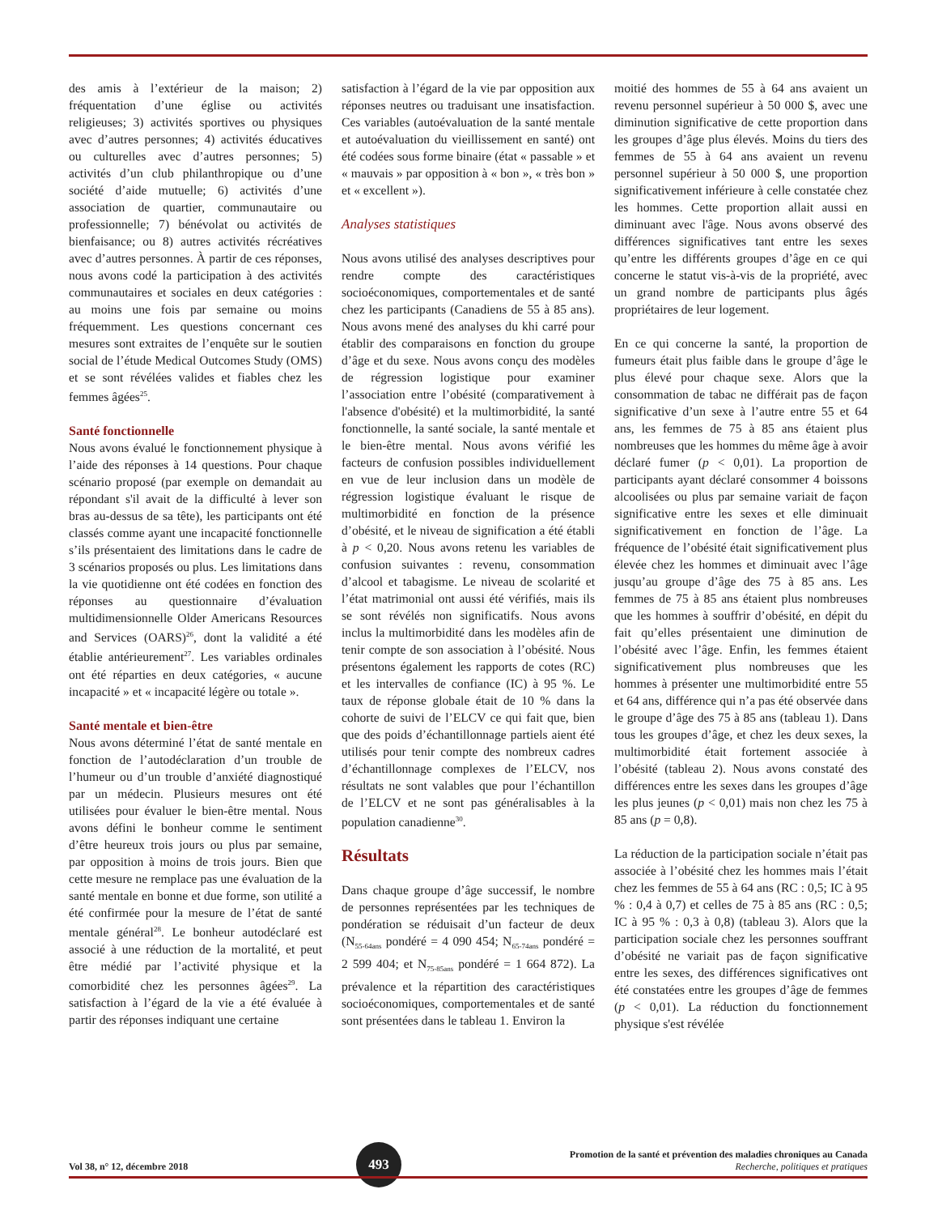des amis à l’extérieur de la maison; 2) fréquentation d’une église ou activités religieuses; 3) activités sportives ou physiques avec d’autres personnes; 4) activités éducatives ou culturelles avec d’autres personnes; 5) activités d’un club philanthropique ou d’une société d’aide mutuelle; 6) activités d’une association de quartier, communautaire ou professionnelle; 7) bénévolat ou activités de bienfaisance; ou 8) autres activités récréatives avec d’autres personnes. À partir de ces réponses, nous avons codé la participation à des activités communautaires et sociales en deux catégories : au moins une fois par semaine ou moins fréquemment. Les questions concernant ces mesures sont extraites de l’enquête sur le soutien social de l’étude Medical Outcomes Study (OMS) et se sont révélées valides et fiables chez les femmes âgées<sup>25</sup>.
Santé fonctionnelle
Nous avons évalué le fonctionnement physique à l’aide des réponses à 14 questions. Pour chaque scénario proposé (par exemple on demandait au répondant s'il avait de la difficulté à lever son bras au-dessus de sa tête), les participants ont été classés comme ayant une incapacité fonctionnelle s’ils présentaient des limitations dans le cadre de 3 scénarios proposés ou plus. Les limitations dans la vie quotidienne ont été codées en fonction des réponses au questionnaire d’évaluation multidimensionnelle Older Americans Resources and Services (OARS)<sup>26</sup>, dont la validité a été établie antérieurement<sup>27</sup>. Les variables ordinales ont été réparties en deux catégories, « aucune incapacité » et « incapacité légère ou totale ».
Santé mentale et bien-être
Nous avons déterminé l’état de santé mentale en fonction de l’autodéclaration d’un trouble de l’humeur ou d’un trouble d’anxiété diagnostiqué par un médecin. Plusieurs mesures ont été utilisées pour évaluer le bien-être mental. Nous avons défini le bonheur comme le sentiment d’être heureux trois jours ou plus par semaine, par opposition à moins de trois jours. Bien que cette mesure ne remplace pas une évaluation de la santé mentale en bonne et due forme, son utilité a été confirmée pour la mesure de l’état de santé mentale général<sup>28</sup>. Le bonheur autodéclaré est associé à une réduction de la mortalité, et peut être médié par l’activité physique et la comorbidité chez les personnes âgées<sup>29</sup>. La satisfaction à l’égard de la vie a été évaluée à partir des réponses indiquant une certaine
satisfaction à l’égard de la vie par opposition aux réponses neutres ou traduisant une insatisfaction. Ces variables (autoévaluation de la santé mentale et autoévaluation du vieillissement en santé) ont été codées sous forme binaire (état « passable » et « mauvais » par opposition à « bon », « très bon » et « excellent »).
Analyses statistiques
Nous avons utilisé des analyses descriptives pour rendre compte des caractéristiques socioéconomiques, comportementales et de santé chez les participants (Canadiens de 55 à 85 ans). Nous avons mené des analyses du khi carré pour établir des comparaisons en fonction du groupe d’âge et du sexe. Nous avons conçu des modèles de régression logistique pour examiner l’association entre l’obésité (comparativement à l'absence d'obésité) et la multimorbidité, la santé fonctionnelle, la santé sociale, la santé mentale et le bien-être mental. Nous avons vérifié les facteurs de confusion possibles individuellement en vue de leur inclusion dans un modèle de régression logistique évaluant le risque de multimorbidité en fonction de la présence d’obésité, et le niveau de signification a été établi à p < 0,20. Nous avons retenu les variables de confusion suivantes : revenu, consommation d’alcool et tabagisme. Le niveau de scolarité et l’état matrimonial ont aussi été vérifiés, mais ils se sont révélés non significatifs. Nous avons inclus la multimorbidité dans les modèles afin de tenir compte de son association à l’obésité. Nous présentons également les rapports de cotes (RC) et les intervalles de confiance (IC) à 95 %. Le taux de réponse globale était de 10 % dans la cohorte de suivi de l’ELCV ce qui fait que, bien que des poids d’échantillonnage partiels aient été utilisés pour tenir compte des nombreux cadres d’échantillonnage complexes de l’ELCV, nos résultats ne sont valables que pour l’échantillon de l’ELCV et ne sont pas généralisables à la population canadienne<sup>30</sup>.
Résultats
Dans chaque groupe d’âge successif, le nombre de personnes représentées par les techniques de pondération se réduisait d’un facteur de deux (N<sub>55-64ans</sub> pondéré = 4 090 454; N<sub>65-74ans</sub> pondéré = 2 599 404; et N<sub>75-85ans</sub> pondéré = 1 664 872). La prévalence et la répartition des caractéristiques socioéconomiques, comportementales et de santé sont présentées dans le tableau 1. Environ la
moitié des hommes de 55 à 64 ans avaient un revenu personnel supérieur à 50 000 $, avec une diminution significative de cette proportion dans les groupes d’âge plus élevés. Moins du tiers des femmes de 55 à 64 ans avaient un revenu personnel supérieur à 50 000 $, une proportion significativement inférieure à celle constatée chez les hommes. Cette proportion allait aussi en diminuant avec l'âge. Nous avons observé des différences significatives tant entre les sexes qu’entre les différents groupes d’âge en ce qui concerne le statut vis-à-vis de la propriété, avec un grand nombre de participants plus âgés propriétaires de leur logement.
En ce qui concerne la santé, la proportion de fumeurs était plus faible dans le groupe d’âge le plus élevé pour chaque sexe. Alors que la consommation de tabac ne différait pas de façon significative d’un sexe à l’autre entre 55 et 64 ans, les femmes de 75 à 85 ans étaient plus nombreuses que les hommes du même âge à avoir déclaré fumer (p < 0,01). La proportion de participants ayant déclaré consommer 4 boissons alcoolisées ou plus par semaine variait de façon significative entre les sexes et elle diminuait significativement en fonction de l’âge. La fréquence de l’obésité était significativement plus élevée chez les hommes et diminuait avec l’âge jusqu’au groupe d’âge des 75 à 85 ans. Les femmes de 75 à 85 ans étaient plus nombreuses que les hommes à souffrir d’obésité, en dépit du fait qu’elles présentaient une diminution de l’obésité avec l’âge. Enfin, les femmes étaient significativement plus nombreuses que les hommes à présenter une multimorbidité entre 55 et 64 ans, différence qui n’a pas été observée dans le groupe d’âge des 75 à 85 ans (tableau 1). Dans tous les groupes d’âge, et chez les deux sexes, la multimorbidité était fortement associée à l’obésité (tableau 2). Nous avons constaté des différences entre les sexes dans les groupes d’âge les plus jeunes (p < 0,01) mais non chez les 75 à 85 ans (p = 0,8).
La réduction de la participation sociale n’était pas associée à l’obésité chez les hommes mais l’était chez les femmes de 55 à 64 ans (RC : 0,5; IC à 95 % : 0,4 à 0,7) et celles de 75 à 85 ans (RC : 0,5; IC à 95 % : 0,3 à 0,8) (tableau 3). Alors que la participation sociale chez les personnes souffrant d’obésité ne variait pas de façon significative entre les sexes, des différences significatives ont été constatées entre les groupes d’âge de femmes (p < 0,01). La réduction du fonctionnement physique s'est révélée
Vol 38, n° 12, décembre 2018
493
Promotion de la santé et prévention des maladies chroniques au Canada
Recherche, politiques et pratiques